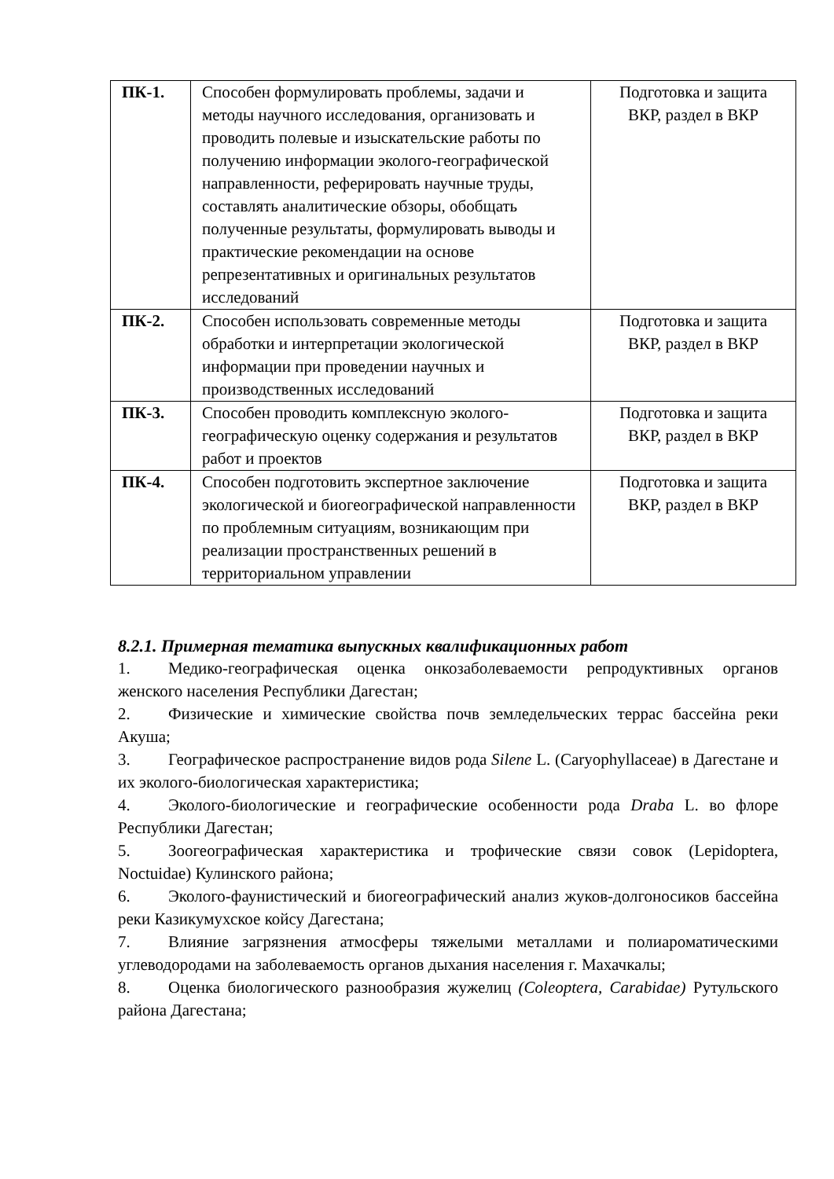| ПК-1. | Способен формулировать проблемы, задачи и методы научного исследования, организовать и проводить полевые и изыскательские работы по получению информации эколого-географической направленности, реферировать научные труды, составлять аналитические обзоры, обобщать полученные результаты, формулировать выводы и практические рекомендации на основе репрезентативных и оригинальных результатов исследований | Подготовка и защита ВКР, раздел в ВКР |
| ПК-2. | Способен использовать современные методы обработки и интерпретации экологической информации при проведении научных и производственных исследований | Подготовка и защита ВКР, раздел в ВКР |
| ПК-3. | Способен проводить комплексную эколого-географическую оценку содержания и результатов работ и проектов | Подготовка и защита ВКР, раздел в ВКР |
| ПК-4. | Способен подготовить экспертное заключение экологической и биогеографической направленности по проблемным ситуациям, возникающим при реализации пространственных решений в территориальном управлении | Подготовка и защита ВКР, раздел в ВКР |
8.2.1. Примерная тематика выпускных квалификационных работ
1. Медико-географическая оценка онкозаболеваемости репродуктивных органов женского населения Республики Дагестан;
2. Физические и химические свойства почв земледельческих террас бассейна реки Акуша;
3. Географическое распространение видов рода Silene L. (Caryophyllaceae) в Дагестане и их эколого-биологическая характеристика;
4. Эколого-биологические и географические особенности рода Draba L. во флоре Республики Дагестан;
5. Зоогеографическая характеристика и трофические связи совок (Lepidoptera, Noctuidae) Кулинского района;
6. Эколого-фаунистический и биогеографический анализ жуков-долгоносиков бассейна реки Казикумухское койсу Дагестана;
7. Влияние загрязнения атмосферы тяжелыми металлами и полиароматическими углеводородами на заболеваемость органов дыхания населения г. Махачкалы;
8. Оценка биологического разнообразия жужелиц (Coleoptera, Carabidae) Рутульского района Дагестана;